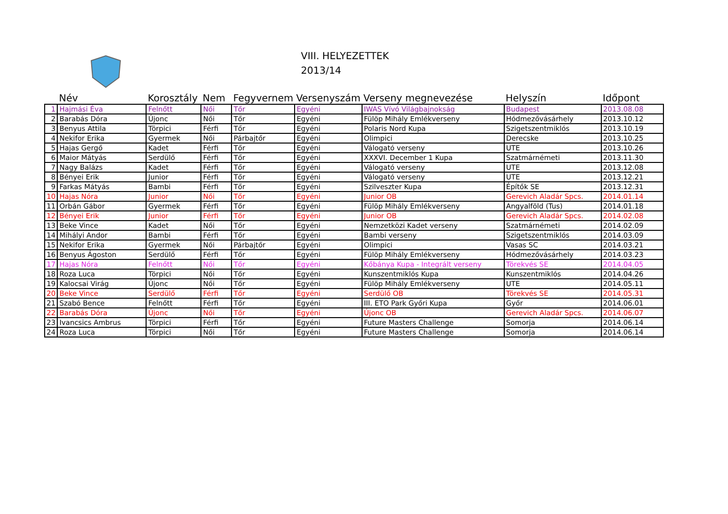VIII. HELYEZETTEK
2013/14
| | Név | Korosztály | Nem | Fegyvernem | Versenyszám | Verseny megnevezése | Helyszín | Időpont |
| --- | --- | --- | --- | --- | --- | --- | --- | --- |
| 1 | Hajmási Éva | Felnőtt | Női | Tőr | Egyéni | IWAS Vívó Világbajnokság | Budapest | 2013.08.08 |
| 2 | Barabás Dóra | Újonc | Női | Tőr | Egyéni | Fülöp Mihály Emlékverseny | Hódmezővásárhely | 2013.10.12 |
| 3 | Benyus Attila | Törpici | Férfi | Tőr | Egyéni | Polaris Nord Kupa | Szigetszentmiklós | 2013.10.19 |
| 4 | Nekifor Erika | Gyermek | Női | Párbajtőr | Egyéni | Olimpici | Derecske | 2013.10.25 |
| 5 | Hajas Gergő | Kadet | Férfi | Tőr | Egyéni | Válogató verseny | UTE | 2013.10.26 |
| 6 | Maior Mátyás | Serdülő | Férfi | Tőr | Egyéni | XXXVI. December 1 Kupa | Szatmárnémeti | 2013.11.30 |
| 7 | Nagy Balázs | Kadet | Férfi | Tőr | Egyéni | Válogató verseny | UTE | 2013.12.08 |
| 8 | Bényei Erik | Junior | Férfi | Tőr | Egyéni | Válogató verseny | UTE | 2013.12.21 |
| 9 | Farkas Mátyás | Bambi | Férfi | Tőr | Egyéni | Szilveszter Kupa | Építők SE | 2013.12.31 |
| 10 | Hajas Nóra | Junior | Női | Tőr | Egyéni | Junior OB | Gerevich Aladár Spcs. | 2014.01.14 |
| 11 | Orbán Gábor | Gyermek | Férfi | Tőr | Egyéni | Fülöp Mihály Emlékverseny | Angyalföld (Tus) | 2014.01.18 |
| 12 | Bényei Erik | Junior | Férfi | Tőr | Egyéni | Junior OB | Gerevich Aladár Spcs. | 2014.02.08 |
| 13 | Beke Vince | Kadet | Női | Tőr | Egyéni | Nemzetközi Kadet verseny | Szatmárnémeti | 2014.02.09 |
| 14 | Mihályi Andor | Bambi | Férfi | Tőr | Egyéni | Bambi verseny | Szigetszentmiklós | 2014.03.09 |
| 15 | Nekifor Erika | Gyermek | Női | Párbajtőr | Egyéni | Olimpici | Vasas SC | 2014.03.21 |
| 16 | Benyus Ágoston | Serdülő | Férfi | Tőr | Egyéni | Fülöp Mihály Emlékverseny | Hódmezővásárhely | 2014.03.23 |
| 17 | Hajas Nóra | Felnőtt | Női | Tőr | Egyéni | Kőbánya Kupa - Integrált verseny | Törekvés SE | 2014.04.05 |
| 18 | Roza Luca | Törpici | Női | Tőr | Egyéni | Kunszentmiklós Kupa | Kunszentmiklós | 2014.04.26 |
| 19 | Kalocsai Virág | Újonc | Női | Tőr | Egyéni | Fülöp Mihály Emlékverseny | UTE | 2014.05.11 |
| 20 | Beke Vince | Serdülő | Férfi | Tőr | Egyéni | Serdülő OB | Törekvés SE | 2014.05.31 |
| 21 | Szabó Bence | Felnőtt | Férfi | Tőr | Egyéni | III. ETO Park Győri Kupa | Győr | 2014.06.01 |
| 22 | Barabás Dóra | Újonc | Női | Tőr | Egyéni | Újonc OB | Gerevich Aladár Spcs. | 2014.06.07 |
| 23 | Ivancsics Ambrus | Törpici | Férfi | Tőr | Egyéni | Future Masters Challenge | Somorja | 2014.06.14 |
| 24 | Roza Luca | Törpici | Női | Tőr | Egyéni | Future Masters Challenge | Somorja | 2014.06.14 |